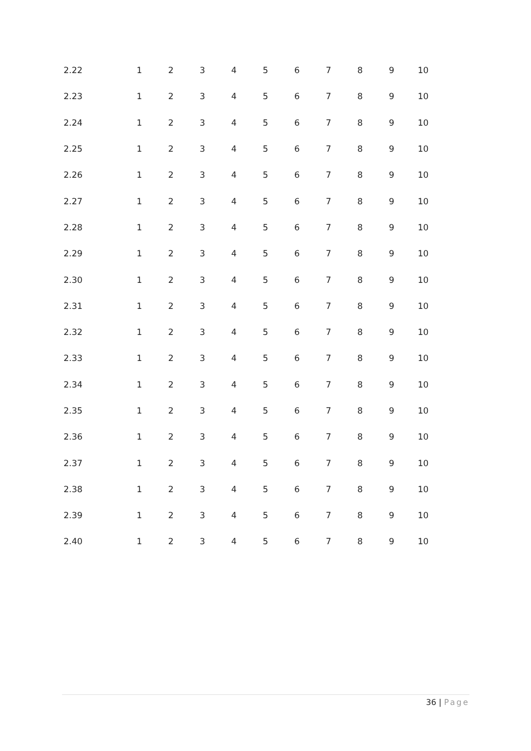| 2.22 | 1 | 2 | 3 | 4 | 5 | 6 | 7 | 8 | 9 | 10 |
| 2.23 | 1 | 2 | 3 | 4 | 5 | 6 | 7 | 8 | 9 | 10 |
| 2.24 | 1 | 2 | 3 | 4 | 5 | 6 | 7 | 8 | 9 | 10 |
| 2.25 | 1 | 2 | 3 | 4 | 5 | 6 | 7 | 8 | 9 | 10 |
| 2.26 | 1 | 2 | 3 | 4 | 5 | 6 | 7 | 8 | 9 | 10 |
| 2.27 | 1 | 2 | 3 | 4 | 5 | 6 | 7 | 8 | 9 | 10 |
| 2.28 | 1 | 2 | 3 | 4 | 5 | 6 | 7 | 8 | 9 | 10 |
| 2.29 | 1 | 2 | 3 | 4 | 5 | 6 | 7 | 8 | 9 | 10 |
| 2.30 | 1 | 2 | 3 | 4 | 5 | 6 | 7 | 8 | 9 | 10 |
| 2.31 | 1 | 2 | 3 | 4 | 5 | 6 | 7 | 8 | 9 | 10 |
| 2.32 | 1 | 2 | 3 | 4 | 5 | 6 | 7 | 8 | 9 | 10 |
| 2.33 | 1 | 2 | 3 | 4 | 5 | 6 | 7 | 8 | 9 | 10 |
| 2.34 | 1 | 2 | 3 | 4 | 5 | 6 | 7 | 8 | 9 | 10 |
| 2.35 | 1 | 2 | 3 | 4 | 5 | 6 | 7 | 8 | 9 | 10 |
| 2.36 | 1 | 2 | 3 | 4 | 5 | 6 | 7 | 8 | 9 | 10 |
| 2.37 | 1 | 2 | 3 | 4 | 5 | 6 | 7 | 8 | 9 | 10 |
| 2.38 | 1 | 2 | 3 | 4 | 5 | 6 | 7 | 8 | 9 | 10 |
| 2.39 | 1 | 2 | 3 | 4 | 5 | 6 | 7 | 8 | 9 | 10 |
| 2.40 | 1 | 2 | 3 | 4 | 5 | 6 | 7 | 8 | 9 | 10 |
36 | Page